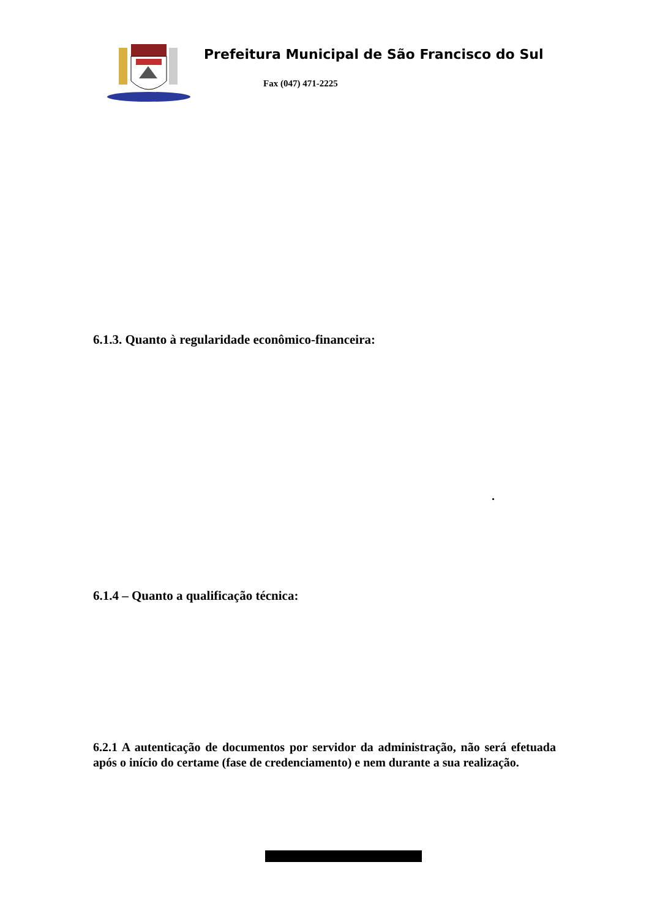Prefeitura Municipal de São Francisco do Sul
Fax (047) 471-2225
6.1.3. Quanto à regularidade econômico-financeira:
.
6.1.4 – Quanto a qualificação técnica:
6.2.1 A autenticação de documentos por servidor da administração, não será efetuada após o início do certame (fase de credenciamento) e nem durante a sua realização.